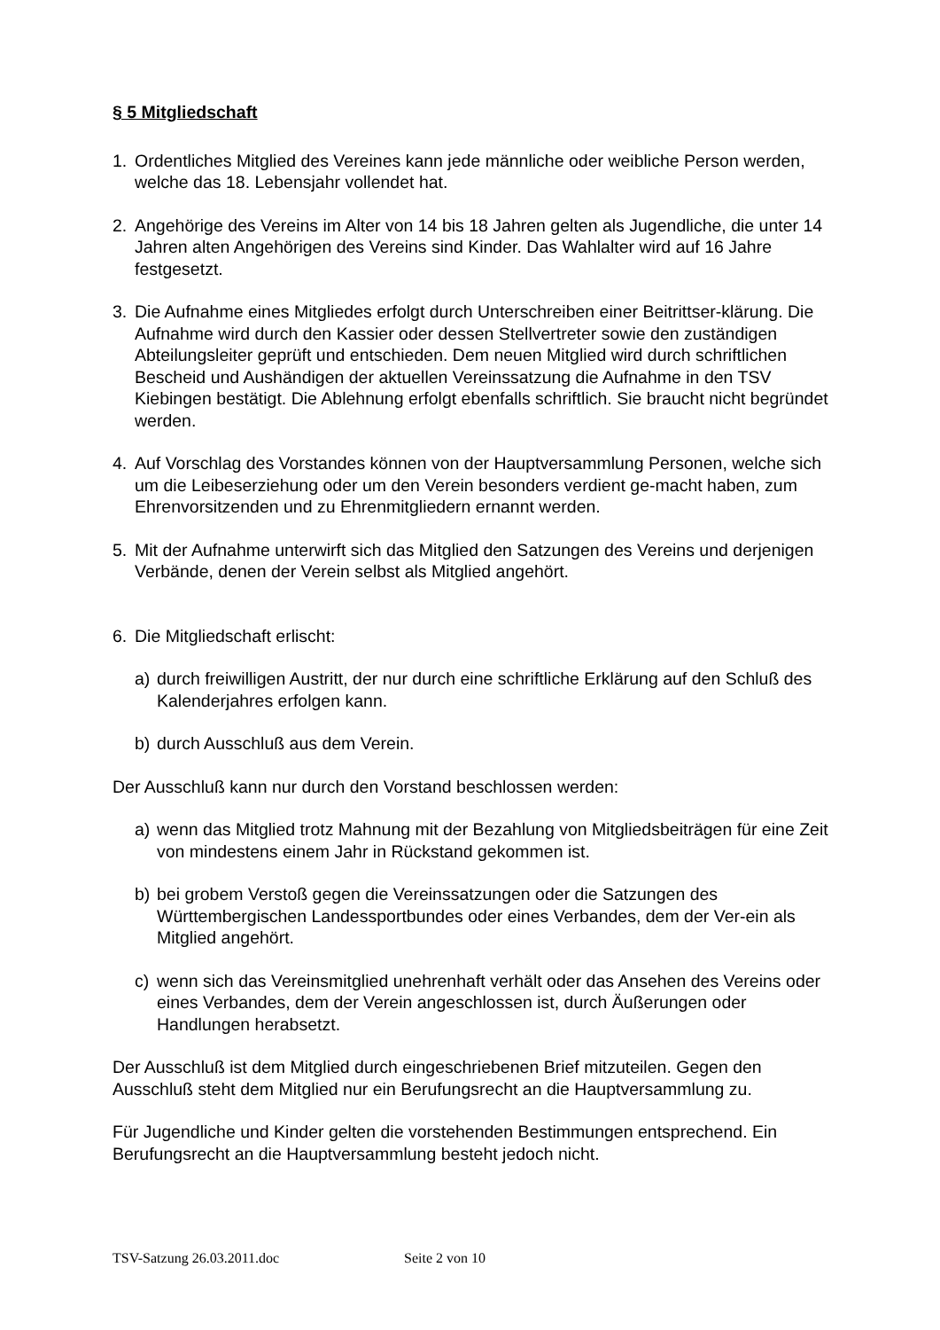§ 5 Mitgliedschaft
1. Ordentliches Mitglied des Vereines kann jede männliche oder weibliche Person werden, welche das 18. Lebensjahr vollendet hat.
2. Angehörige des Vereins im Alter von 14 bis 18 Jahren gelten als Jugendliche, die unter 14 Jahren alten Angehörigen des Vereins sind Kinder. Das Wahlalter wird auf 16 Jahre festgesetzt.
3. Die Aufnahme eines Mitgliedes erfolgt durch Unterschreiben einer Beitrittser-klärung. Die Aufnahme wird durch den Kassier oder dessen Stellvertreter sowie den zuständigen Abteilungsleiter geprüft und entschieden. Dem neuen Mitglied wird durch schriftlichen Bescheid und Aushändigen der aktuellen Vereinssatzung die Aufnahme in den TSV Kiebingen bestätigt. Die Ablehnung erfolgt ebenfalls schriftlich. Sie braucht nicht begründet werden.
4. Auf Vorschlag des Vorstandes können von der Hauptversammlung Personen, welche sich um die Leibeserziehung oder um den Verein besonders verdient ge-macht haben, zum Ehrenvorsitzenden und zu Ehrenmitgliedern ernannt werden.
5. Mit der Aufnahme unterwirft sich das Mitglied den Satzungen des Vereins und derjenigen Verbände, denen der Verein selbst als Mitglied angehört.
6. Die Mitgliedschaft erlischt:
a) durch freiwilligen Austritt, der nur durch eine schriftliche Erklärung auf den Schluß des Kalenderjahres erfolgen kann.
b) durch Ausschluß aus dem Verein.
Der Ausschluß kann nur durch den Vorstand beschlossen werden:
a) wenn das Mitglied trotz Mahnung mit der Bezahlung von Mitgliedsbeiträgen für eine Zeit von mindestens einem Jahr in Rückstand gekommen ist.
b) bei grobem Verstoß gegen die Vereinssatzungen oder die Satzungen des Württembergischen Landessportbundes oder eines Verbandes, dem der Ver-ein als Mitglied angehört.
c) wenn sich das Vereinsmitglied unehrenhaft verhält oder das Ansehen des Vereins oder eines Verbandes, dem der Verein angeschlossen ist, durch Äußerungen oder Handlungen herabsetzt.
Der Ausschluß ist dem Mitglied durch eingeschriebenen Brief mitzuteilen. Gegen den Ausschluß steht dem Mitglied nur ein Berufungsrecht an die Hauptversammlung zu.
Für Jugendliche und Kinder gelten die vorstehenden Bestimmungen entsprechend. Ein Berufungsrecht an die Hauptversammlung besteht jedoch nicht.
TSV-Satzung 26.03.2011.doc Seite 2 von 10